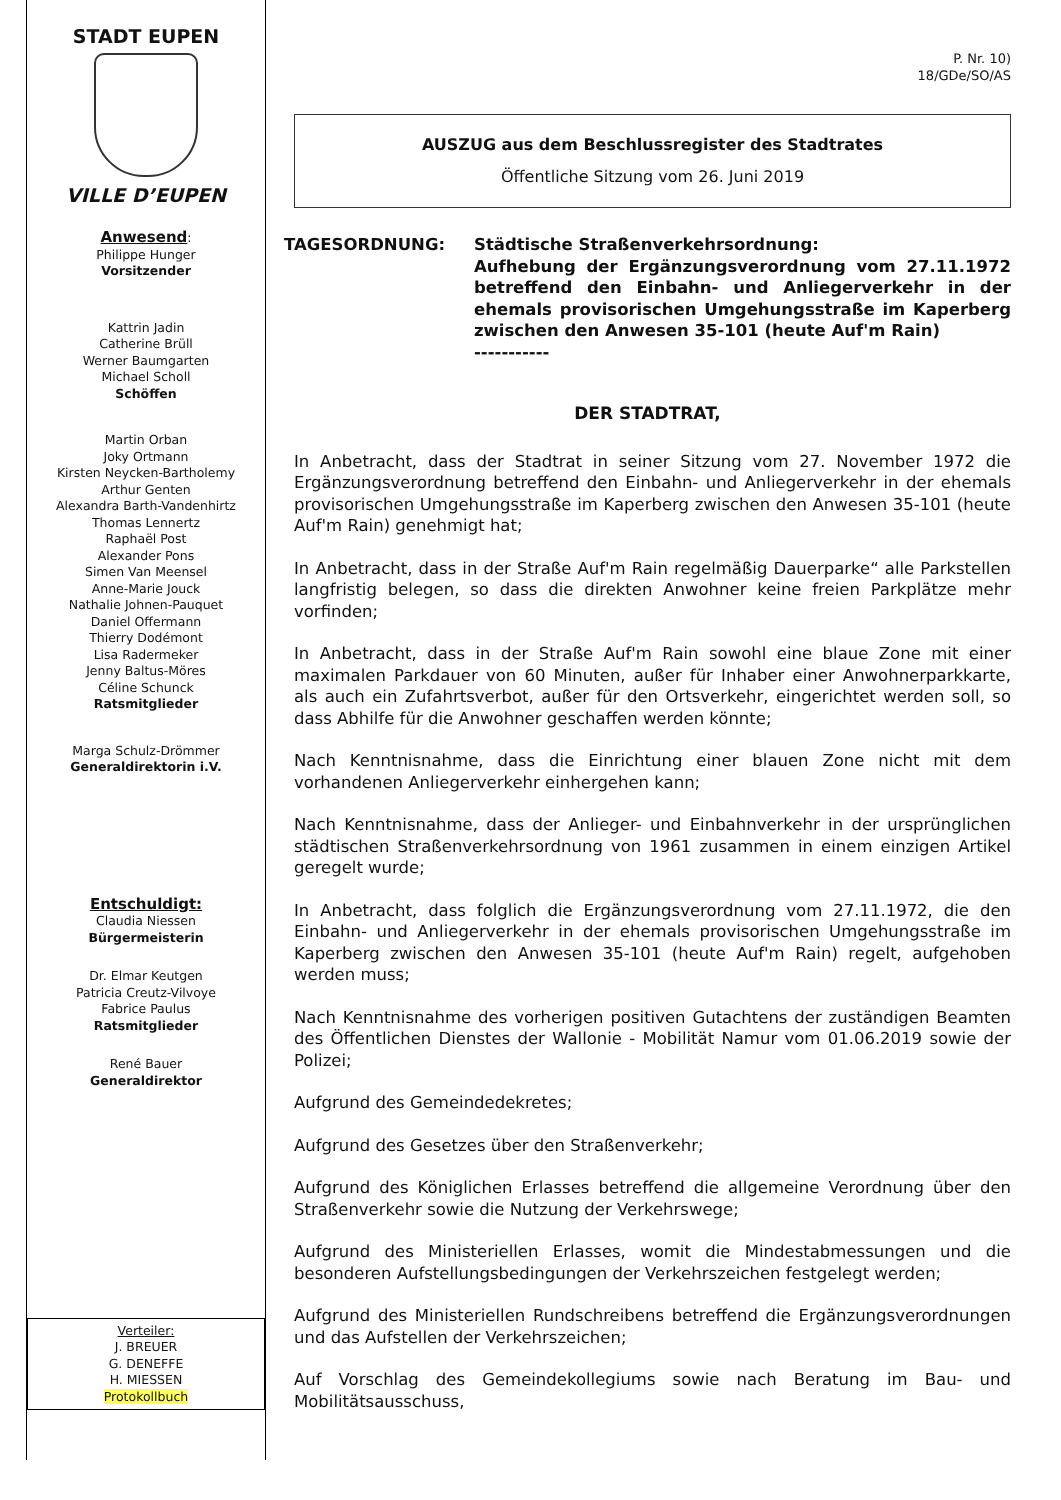STADT EUPEN
VILLE D’EUPEN
Anwesend:
Philippe Hunger
Vorsitzender
Kattrin Jadin
Catherine Brüll
Werner Baumgarten
Michael Scholl
Schöffen
Martin Orban
Joky Ortmann
Kirsten Neycken-Bartholemy
Arthur Genten
Alexandra Barth-Vandenhirtz
Thomas Lennertz
Raphaël Post
Alexander Pons
Simen Van Meensel
Anne-Marie Jouck
Nathalie Johnen-Pauquet
Daniel Offermann
Thierry Dodémont
Lisa Radermeker
Jenny Baltus-Möres
Céline Schunck
Ratsmitglieder
Marga Schulz-Drömmer
Generaldirektorin i.V.
Entschuldigt:
Claudia Niessen
Bürgermeisterin
Dr. Elmar Keutgen
Patricia Creutz-Vilvoye
Fabrice Paulus
Ratsmitglieder
René Bauer
Generaldirektor
Verteiler:
J. BREUER
G. DENEFFE
H. MIESSEN
Protokollbuch
P. Nr. 10)
18/GDe/SO/AS
AUSZUG aus dem Beschlussregister des Stadtrates
Öffentliche Sitzung vom 26. Juni 2019
TAGESORDNUNG: Städtische Straßenverkehrsordnung:
Aufhebung der Ergänzungsverordnung vom 27.11.1972 betreffend den Einbahn- und Anliegerverkehr in der ehemals provisorischen Umgehungsstraße im Kaperberg zwischen den Anwesen 35-101 (heute Auf'm Rain)
-----------
DER STADTRAT,
In Anbetracht, dass der Stadtrat in seiner Sitzung vom 27. November 1972 die Ergänzungsverordnung betreffend den Einbahn- und Anliegerverkehr in der ehemals provisorischen Umgehungsstraße im Kaperberg zwischen den Anwesen 35-101 (heute Auf'm Rain) genehmigt hat;
In Anbetracht, dass in der Straße Auf'm Rain regelmäßig Dauerparke“ alle Parkstellen langfristig belegen, so dass die direkten Anwohner keine freien Parkplätze mehr vorfinden;
In Anbetracht, dass in der Straße Auf'm Rain sowohl eine blaue Zone mit einer maximalen Parkdauer von 60 Minuten, außer für Inhaber einer Anwohnerparkkarte, als auch ein Zufahrtsverbot, außer für den Ortsverkehr, eingerichtet werden soll, so dass Abhilfe für die Anwohner geschaffen werden könnte;
Nach Kenntnisnahme, dass die Einrichtung einer blauen Zone nicht mit dem vorhandenen Anliegerverkehr einhergehen kann;
Nach Kenntnisnahme, dass der Anlieger- und Einbahnverkehr in der ursprünglichen städtischen Straßenverkehrsordnung von 1961 zusammen in einem einzigen Artikel geregelt wurde;
In Anbetracht, dass folglich die Ergänzungsverordnung vom 27.11.1972, die den Einbahn- und Anliegerverkehr in der ehemals provisorischen Umgehungsstraße im Kaperberg zwischen den Anwesen 35-101 (heute Auf'm Rain) regelt, aufgehoben werden muss;
Nach Kenntnisnahme des vorherigen positiven Gutachtens der zuständigen Beamten des Öffentlichen Dienstes der Wallonie - Mobilität Namur vom 01.06.2019 sowie der Polizei;
Aufgrund des Gemeindedekretes;
Aufgrund des Gesetzes über den Straßenverkehr;
Aufgrund des Königlichen Erlasses betreffend die allgemeine Verordnung über den Straßenverkehr sowie die Nutzung der Verkehrswege;
Aufgrund des Ministeriellen Erlasses, womit die Mindestabmessungen und die besonderen Aufstellungsbedingungen der Verkehrszeichen festgelegt werden;
Aufgrund des Ministeriellen Rundschreibens betreffend die Ergänzungsverordnungen und das Aufstellen der Verkehrszeichen;
Auf Vorschlag des Gemeindekollegiums sowie nach Beratung im Bau- und Mobilitätsausschuss,